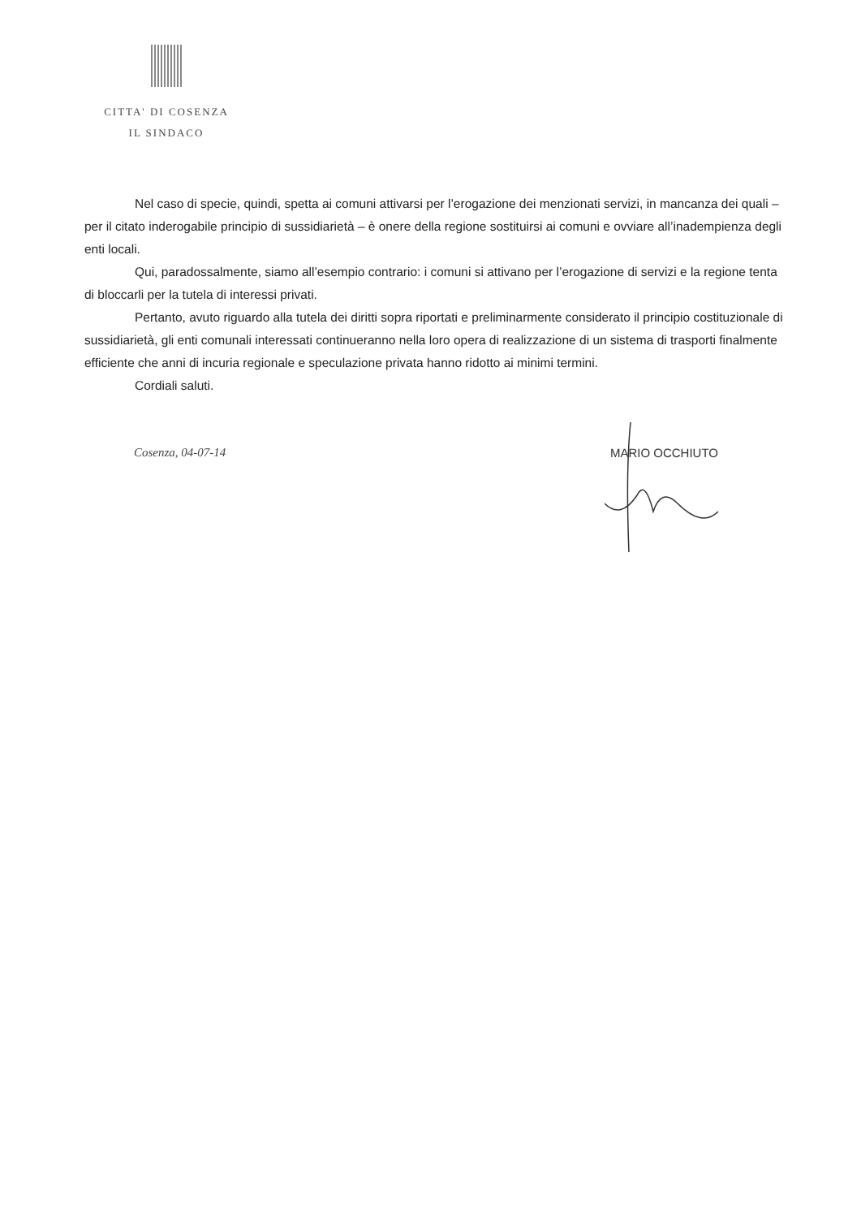CITTA' DI COSENZA
IL SINDACO
Nel caso di specie, quindi, spetta ai comuni attivarsi per l’erogazione dei menzionati servizi, in mancanza dei quali – per il citato inderogabile principio di sussidiarietà – è onere della regione sostituirsi ai comuni e ovviare all’inadempienza degli enti locali.
Qui, paradossalmente, siamo all’esempio contrario: i comuni si attivano per l’erogazione di servizi e la regione tenta di bloccarli per la tutela di interessi privati.
Pertanto, avuto riguardo alla tutela dei diritti sopra riportati e preliminarmente considerato il principio costituzionale di sussidiarietà, gli enti comunali interessati continueranno nella loro opera di realizzazione di un sistema di trasporti finalmente efficiente che anni di incuria regionale e speculazione privata hanno ridotto ai minimi termini.
Cordiali saluti.
Cosenza, 04-07-14 MARIO OCCHIUTO